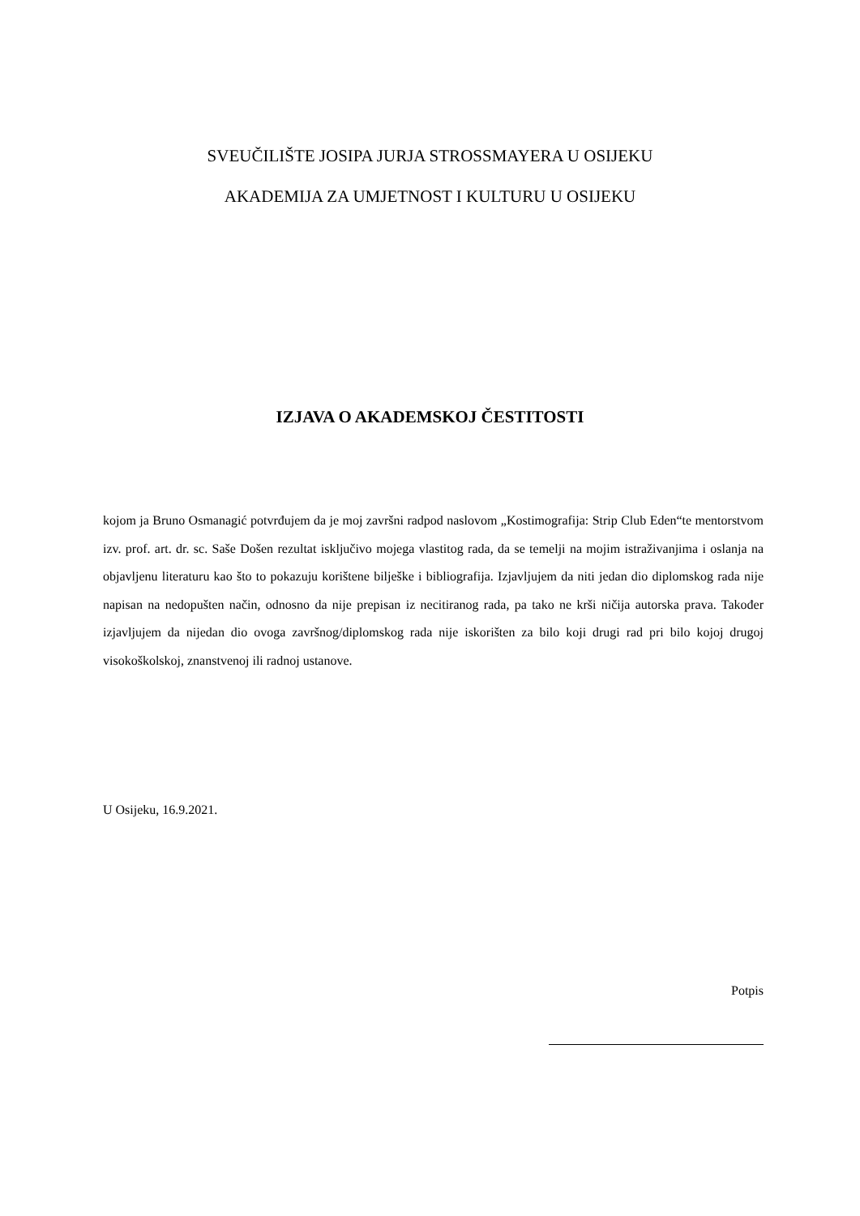SVEUČILIŠTE JOSIPA JURJA STROSSMAYERA U OSIJEKU
AKADEMIJA ZA UMJETNOST I KULTURU U OSIJEKU
IZJAVA O AKADEMSKOJ ČESTITOSTI
kojom ja Bruno Osmanagić potvrđujem da je moj završni radpod naslovom „Kostimografija: Strip Club Eden“te mentorstvom izv. prof. art. dr. sc. Saše Došen rezultat isključivo mojega vlastitog rada, da se temelji na mojim istraživanjima i oslanja na objavljenu literaturu kao što to pokazuju korištene bilješke i bibliografija. Izjavljujem da niti jedan dio diplomskog rada nije napisan na nedopušten način, odnosno da nije prepisan iz necitiranog rada, pa tako ne krši ničija autorska prava. Također izjavljujem da nijedan dio ovoga završnog/diplomskog rada nije iskorišten za bilo koji drugi rad pri bilo kojoj drugoj visokoškolskoj, znanstvenoj ili radnoj ustanove.
U Osijeku, 16.9.2021.
Potpis